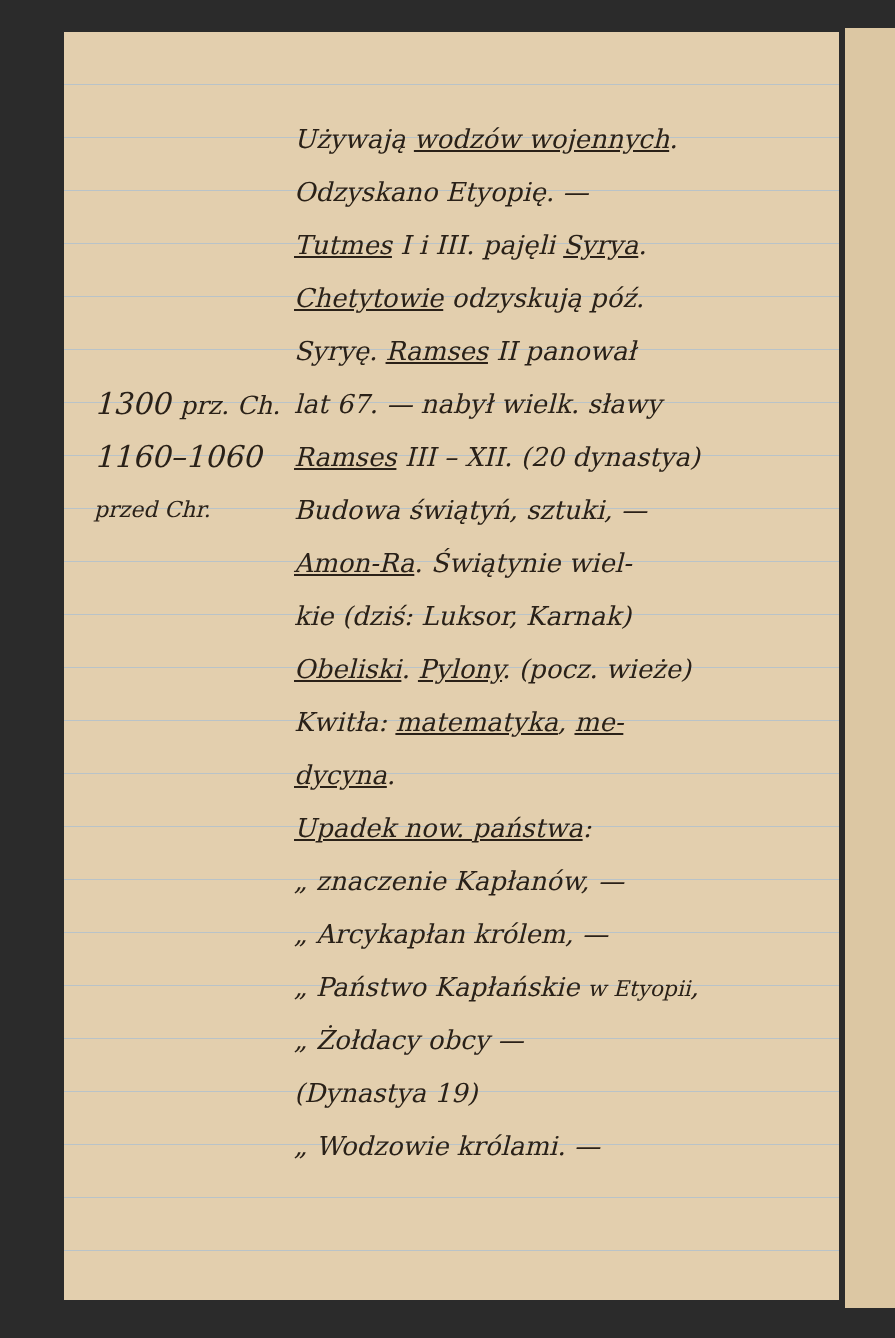Używają wodzów wojennych.
Odzyskano Etyopię. —
Tutmes I i III. pajęli Syrya.
Chetytowie odzyskują póź.
Syryę. Ramses II panował
1300 prz. Ch. lat 67. — nabył wielk. sławy
1160–1060 Ramses III – XII. (20 dynastya)
przed Chr. Budowa świątyń, sztuki, —
Amon-Ra. Świątynie wiel-
kie (dziś: Luksor, Karnak)
Obeliski. Pylony. (pocz. wieże)
Kwitła: matematyka, me-
dycyna.
Upadek now. państwa:
„ znaczenie Kapłanów, —
„ Arcykapłan królem, —
„ Państwo Kapłańskie w Etyopii,
„ Żołdacy obcy —
(Dynastya 19)
„ Wodzowie królami. —